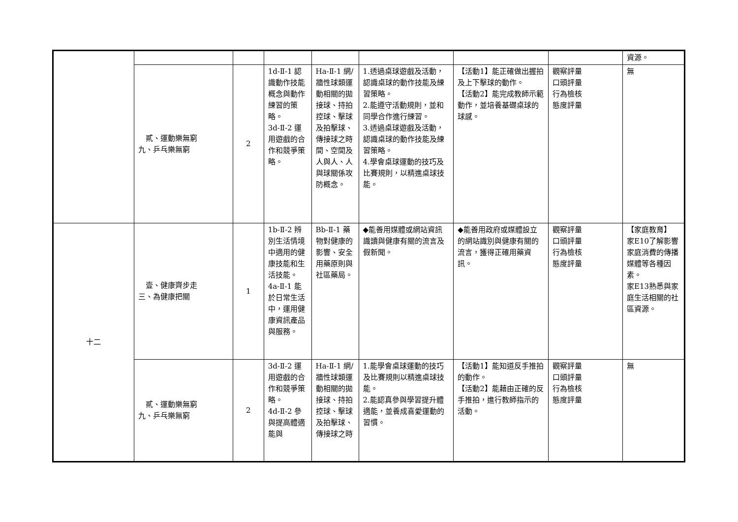| | | | | | | | | 資源。 |
| | 貳、運動樂無窮 九、乒乓樂無窮 | 2 | 1d-Ⅱ-1 認識動作技能概念與動作練習的策略。 3d-Ⅱ-2 運用遊戲的合作和競爭策略。 | Ha-Ⅱ-1 網/牆性球類運動相關的拋接球、持拍控球、擊球及拍擊球、傳接球之時間、空間及人與人、人與球關係攻防概念。 | 1.透過桌球遊戲及活動，認識桌球的動作技能及練習策略。 2.能遵守活動規則，並和同學合作進行練習。 3.透過桌球遊戲及活動，認識桌球的動作技能及練習策略。 4.學會桌球運動的技巧及比賽規則，以精進桌球技能。 | 【活動1】能正確做出握拍及上下擊球的動作。 【活動2】能完成教師示範動作，並培養基礎桌球的球感。 | 觀察評量 口頭評量 行為檢核 態度評量 | 無 |
| 十二 | 壹、健康齊步走 三、為健康把關 | 1 | 1b-Ⅱ-2 辨別生活情境中適用的健康技能和生活技能。 4a-Ⅱ-1 能於日常生活中，運用健康資訊產品與服務。 | Bb-Ⅱ-1 藥物對健康的影響、安全用藥原則與社區藥局。 | ◆能善用媒體或網站資訊識讀與健康有關的流言及假新聞。 | ◆能善用政府或媒體設立的網站識別與健康有關的流言，獲得正確用藥資訊。 | 觀察評量 口頭評量 行為檢核 態度評量 | 【家庭教育】 家E10了解影響家庭消費的傳播媒體等各種因素。 家E13熟悉與家庭生活相關的社區資源。 |
| | 貳、運動樂無窮 九、乒乓樂無窮 | 2 | 3d-Ⅱ-2 運用遊戲的合作和競爭策略。 4d-Ⅱ-2 參與提高體適能與 | Ha-Ⅱ-1 網/牆性球類運動相關的拋接球、持拍控球、擊球及拍擊球、傳接球之時 | 1.能學會桌球運動的技巧及比賽規則以精進桌球技能。 2.能認真參與學習提升體適能，並養成喜愛運動的習慣。 | 【活動1】能知道反手推拍的動作。 【活動2】能藉由正確的反手推拍，進行教師指示的活動。 | 觀察評量 口頭評量 行為檢核 態度評量 | 無 |